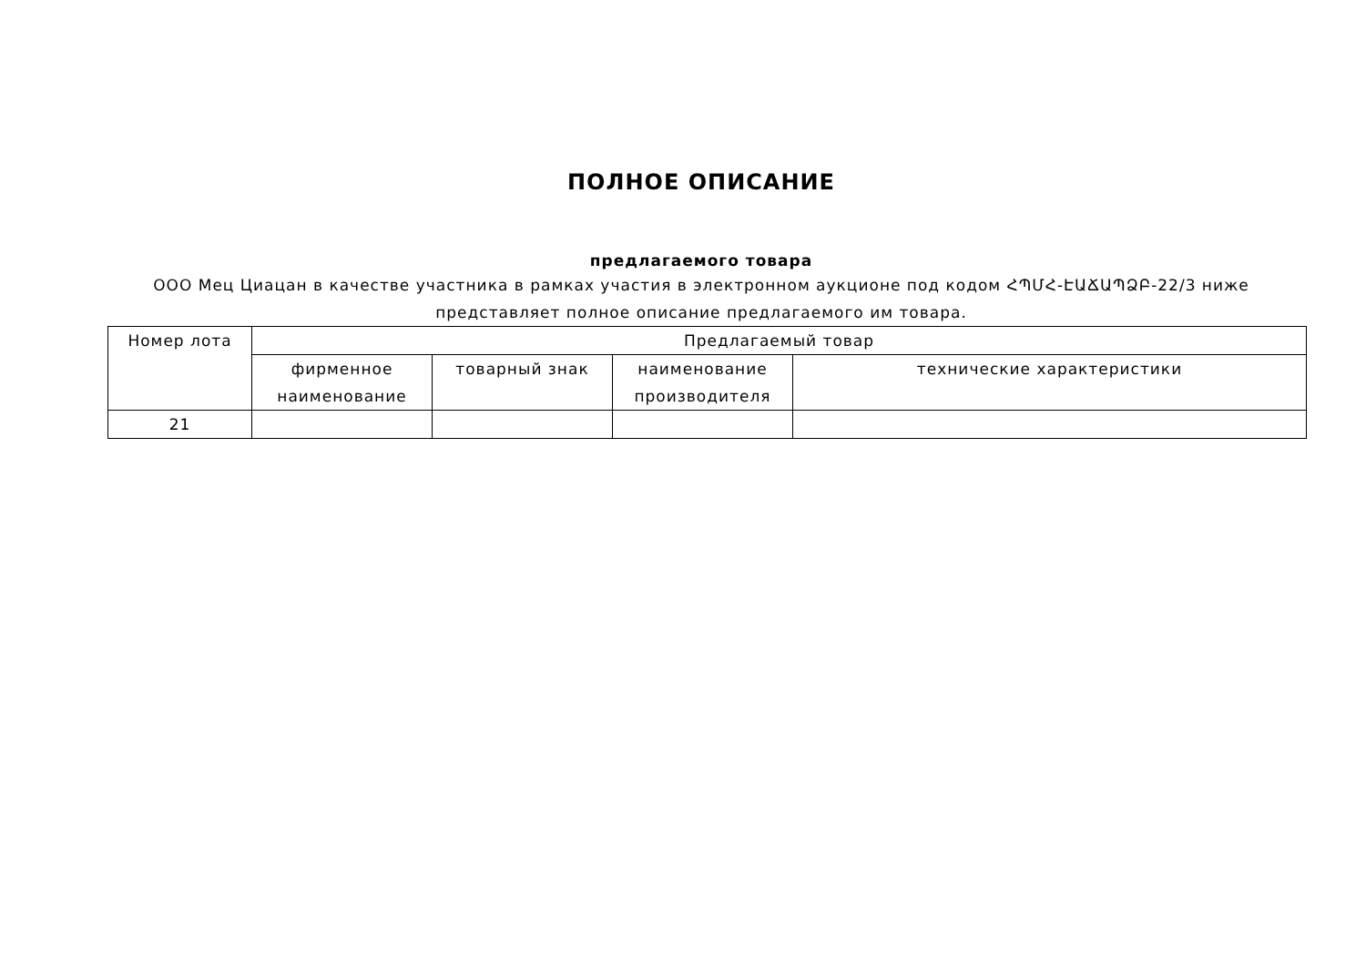ПОЛНОЕ ОПИСАНИЕ
предлагаемого товара
ООО Мец Циацан в качестве участника в рамках участия в электронном аукционе под кодом ՀՊՄՀ-ԷԱՃԱՊՁԲ-22/3 ниже представляет полное описание предлагаемого им товара.
| Номер лота | Предлагаемый товар | | | |
| --- | --- | --- | --- | --- |
| | фирменное наименование | товарный знак | наименование производителя | технические характеристики |
| 21 | | | | |